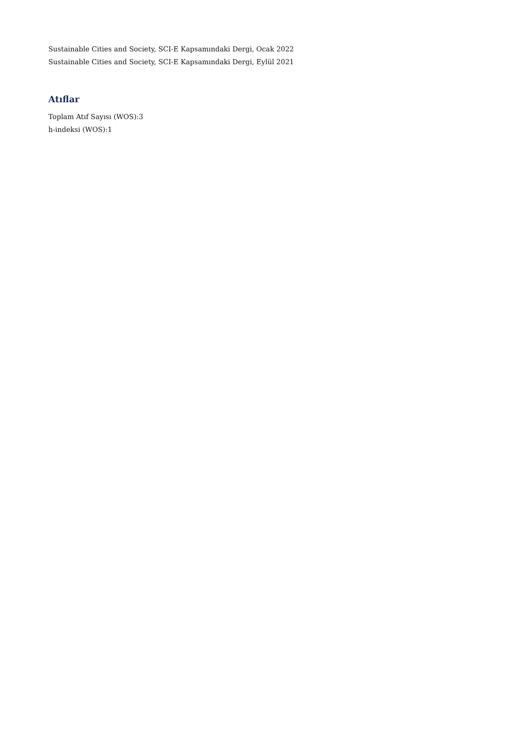Sustainable Cities and Society, SCI-E Kapsamındaki Dergi, Ocak 2022
Sustainable Cities and Society, SCI-E Kapsamındaki Dergi, Eylül 2021
Atıflar
Toplam Atıf Sayısı (WOS):3
h-indeksi (WOS):1